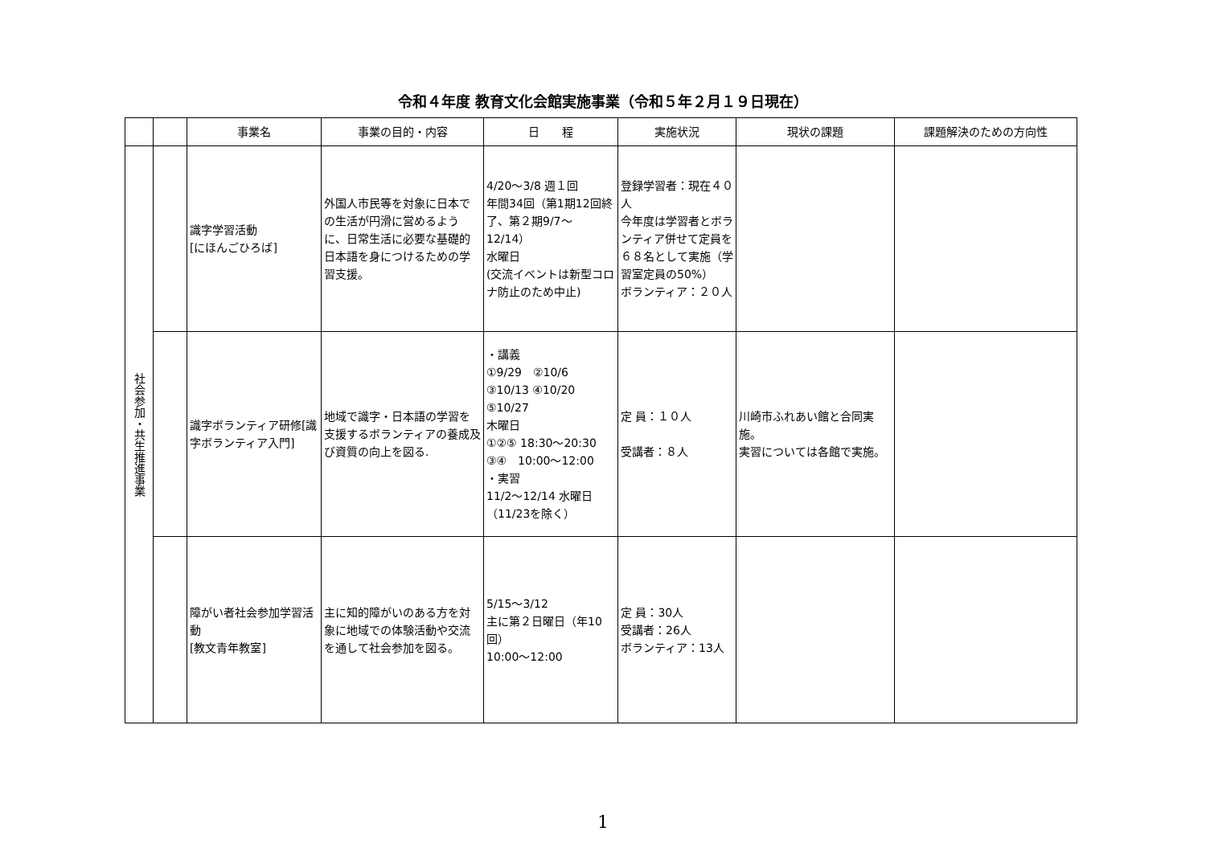令和４年度 教育文化会館実施事業（令和５年２月１９日現在）
| | | 事業名 | 事業の目的・内容 | 日 程 | 実施状況 | 現状の課題 | 課題解決のための方向性 |
| --- | --- | --- | --- | --- | --- | --- | --- |
| 社会参加・共生推進事業 | | 識字学習活動 [にほんごひろば] | 外国人市民等を対象に日本での生活が円滑に営めるように、日常生活に必要な基礎的日本語を身につけるための学習支援。 | 4/20～3/8 週１回 年間34回（第1期12回終了、第２期9/7～12/14） 水曜日 (交流イベントは新型コロナ防止のため中止) | 登録学習者：現在４０人 今年度は学習者とボランティア併せて定員を６８名として実施（学習室定員の50%） ボランティア：２０人 | | |
| | | 識字ボランティア研修[識字ボランティア入門] | 地域で識字・日本語の学習を支援するボランティアの養成及び資質の向上を図る. | ・講義 ①9/29 ②10/6 ③10/13 ④10/20 ⑤10/27 木曜日 ①②⑤ 18:30～20:30 ③④ 10:00～12:00 ・実習 11/2～12/14 水曜日（11/23を除く） | 定 員：１０人 受講者：８人 | 川崎市ふれあい館と合同実施。 実習については各館で実施。 | |
| | | 障がい者社会参加学習活動 [教文青年教室] | 主に知的障がいのある方を対象に地域での体験活動や交流を通して社会参加を図る。 | 5/15～3/12 主に第２日曜日（年10回） 10:00～12:00 | 定 員：30人 受講者：26人 ボランティア：13人 | | |
1